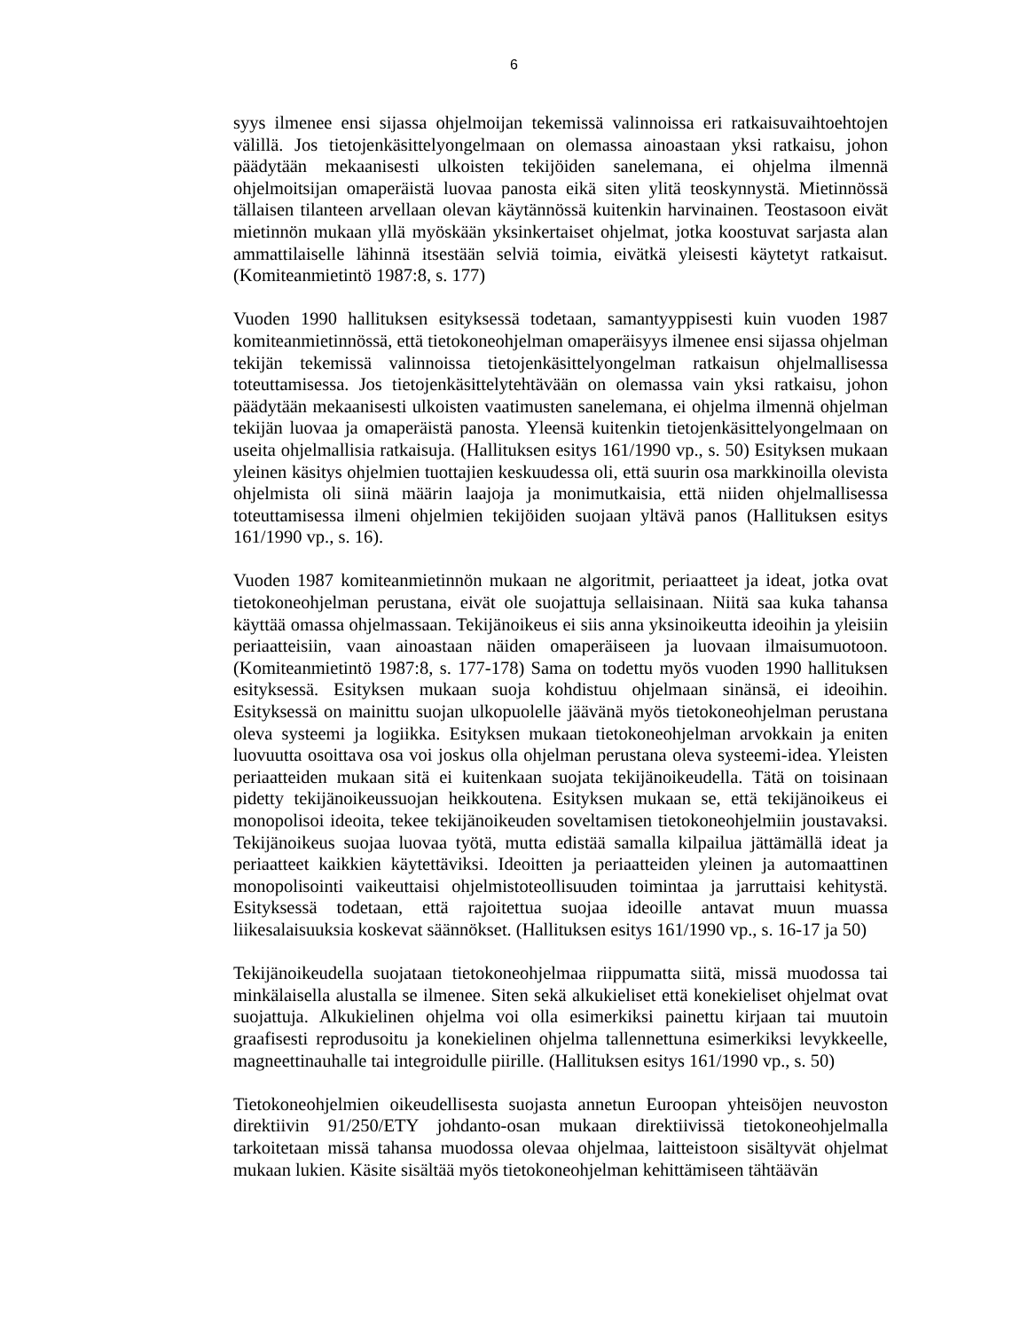6
syys ilmenee ensi sijassa ohjelmoijan tekemissä valinnoissa eri ratkaisuvaihtoehtojen välillä. Jos tietojenkäsittelyongelmaan on olemassa ainoastaan yksi ratkaisu, johon päädytään mekaanisesti ulkoisten tekijöiden sanelemana, ei ohjelma ilmennä ohjelmoitsijan omaperäistä luovaa panosta eikä siten ylitä teoskynnystä. Mietinnössä tällaisen tilanteen arvellaan olevan käytännössä kuitenkin harvinainen. Teostasoon eivät mietinnön mukaan yllä myöskään yksinkertaiset ohjelmat, jotka koostuvat sarjasta alan ammattilaiselle lähinnä itsestään selviä toimia, eivätkä yleisesti käytetyt ratkaisut. (Komiteanmietintö 1987:8, s. 177)
Vuoden 1990 hallituksen esityksessä todetaan, samantyyppisesti kuin vuoden 1987 komiteanmietinnössä, että tietokoneohjelman omaperäisyys ilmenee ensi sijassa ohjelman tekijän tekemissä valinnoissa tietojenkäsittelyongelman ratkaisun ohjelmallisessa toteuttamisessa. Jos tietojenkäsittelytehtävään on olemassa vain yksi ratkaisu, johon päädytään mekaanisesti ulkoisten vaatimusten sanelemana, ei ohjelma ilmennä ohjelman tekijän luovaa ja omaperäistä panosta. Yleensä kuitenkin tietojenkäsittelyongelmaan on useita ohjelmallisia ratkaisuja. (Hallituksen esitys 161/1990 vp., s. 50) Esityksen mukaan yleinen käsitys ohjelmien tuottajien keskuudessa oli, että suurin osa markkinoilla olevista ohjelmista oli siinä määrin laajoja ja monimutkaisia, että niiden ohjelmallisessa toteuttamisessa ilmeni ohjelmien tekijöiden suojaan yltävä panos (Hallituksen esitys 161/1990 vp., s. 16).
Vuoden 1987 komiteanmietinnön mukaan ne algoritmit, periaatteet ja ideat, jotka ovat tietokoneohjelman perustana, eivät ole suojattuja sellaisinaan. Niitä saa kuka tahansa käyttää omassa ohjelmassaan. Tekijänoikeus ei siis anna yksinoikeutta ideoihin ja yleisiin periaatteisiin, vaan ainoastaan näiden omaperäiseen ja luovaan ilmaisumuotoon. (Komiteanmietintö 1987:8, s. 177-178) Sama on todettu myös vuoden 1990 hallituksen esityksessä. Esityksen mukaan suoja kohdistuu ohjelmaan sinänsä, ei ideoihin. Esityksessä on mainittu suojan ulkopuolelle jäävänä myös tietokoneohjelman perustana oleva systeemi ja logiikka. Esityksen mukaan tietokoneohjelman arvokkain ja eniten luovuutta osoittava osa voi joskus olla ohjelman perustana oleva systeemi-idea. Yleisten periaatteiden mukaan sitä ei kuitenkaan suojata tekijänoikeudella. Tätä on toisinaan pidetty tekijänoikeussuojan heikkoutena. Esityksen mukaan se, että tekijänoikeus ei monopolisoi ideoita, tekee tekijänoikeuden soveltamisen tietokoneohjelmiin joustavaksi. Tekijänoikeus suojaa luovaa työtä, mutta edistää samalla kilpailua jättämällä ideat ja periaatteet kaikkien käytettäviksi. Ideoitten ja periaatteiden yleinen ja automaattinen monopolisointi vaikeuttaisi ohjelmistoteollisuuden toimintaa ja jarruttaisi kehitystä. Esityksessä todetaan, että rajoitettua suojaa ideoille antavat muun muassa liikesalaisuuksia koskevat säännökset. (Hallituksen esitys 161/1990 vp., s. 16-17 ja 50)
Tekijänoikeudella suojataan tietokoneohjelmaa riippumatta siitä, missä muodossa tai minkälaisella alustalla se ilmenee. Siten sekä alkukieliset että konekieliset ohjelmat ovat suojattuja. Alkukielinen ohjelma voi olla esimerkiksi painettu kirjaan tai muutoin graafisesti reprodusoitu ja konekielinen ohjelma tallennettuna esimerkiksi levykkeelle, magneettinauhalle tai integroidulle piirille. (Hallituksen esitys 161/1990 vp., s. 50)
Tietokoneohjelmien oikeudellisesta suojasta annetun Euroopan yhteisöjen neuvoston direktiivin 91/250/ETY johdanto-osan mukaan direktiivissä tietokoneohjelmalla tarkoitetaan missä tahansa muodossa olevaa ohjelmaa, laitteistoon sisältyvät ohjelmat mukaan lukien. Käsite sisältää myös tietokoneohjelman kehittämiseen tähtäävän